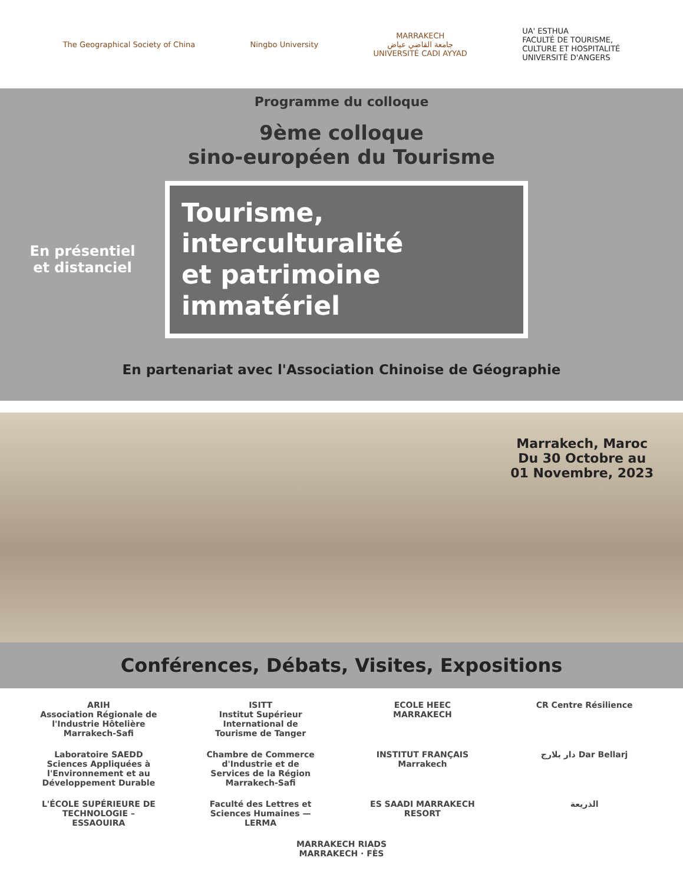The Geographical Society of China
Ningbo University
MARRAKECH
جامعة القاضي عياض
UNIVERSITÉ CADI AYYAD
UA' ESTHUA
FACULTÉ DE TOURISME,
CULTURE ET HOSPITALITÉ
UNIVERSITÉ D'ANGERS
Programme du colloque
9ème colloque
sino-européen du Tourisme
En présentiel
et distanciel
Tourisme,
interculturalité
et patrimoine
immatériel
En partenariat avec l'Association Chinoise de Géographie
Marrakech, Maroc
Du 30 Octobre au
01 Novembre, 2023
Conférences, Débats, Visites, Expositions
ARIH
Association Régionale de l'Industrie Hôtelière Marrakech-Safi
ISITT
Institut Supérieur International de Tourisme de Tanger
ECOLE HEEC MARRAKECH
CR Centre Résilience
Laboratoire SAEDD Sciences Appliquées à l'Environnement et au Développement Durable
Chambre de Commerce d'Industrie et de Services de la Région Marrakech-Safi
INSTITUT FRANÇAIS Marrakech
دار بلارج Dar Bellarj
L'ÉCOLE SUPÉRIEURE DE TECHNOLOGIE – ESSAOUIRA
Faculté des Lettres et Sciences Humaines — LERMA
ES SAADI MARRAKECH RESORT
الذريعة
MARRAKECH RIADS
MARRAKECH · FÈS